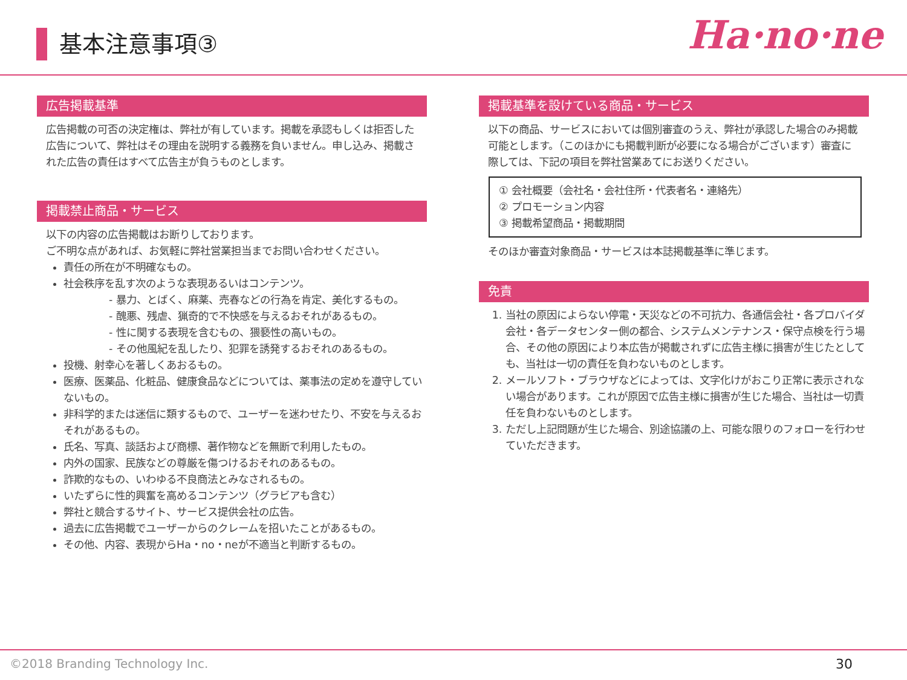基本注意事項③ Ha·no·ne
広告掲載基準
広告掲載の可否の決定権は、弊社が有しています。掲載を承認もしくは拒否した広告について、弊社はその理由を説明する義務を負いません。申し込み、掲載された広告の責任はすべて広告主が負うものとします。
掲載禁止商品・サービス
以下の内容の広告掲載はお断りしております。
ご不明な点があれば、お気軽に弊社営業担当までお問い合わせください。
責任の所在が不明確なもの。
社会秩序を乱す次のような表現あるいはコンテンツ。
- 暴力、とばく、麻薬、売春などの行為を肯定、美化するもの。
- 醜悪、残虐、猟奇的で不快感を与えるおそれがあるもの。
- 性に関する表現を含むもの、猥褻性の高いもの。
- その他風紀を乱したり、犯罪を誘発するおそれのあるもの。
投機、射幸心を著しくあおるもの。
医療、医薬品、化粧品、健康食品などについては、薬事法の定めを遵守していないもの。
非科学的または迷信に類するもので、ユーザーを迷わせたり、不安を与えるおそれがあるもの。
氏名、写真、談話および商標、著作物などを無断で利用したもの。
内外の国家、民族などの尊厳を傷つけるおそれのあるもの。
詐欺的なもの、いわゆる不良商法とみなされるもの。
いたずらに性的興奮を高めるコンテンツ（グラビアも含む）
弊社と競合するサイト、サービス提供会社の広告。
過去に広告掲載でユーザーからのクレームを招いたことがあるもの。
その他、内容、表現からHa・no・neが不適当と判断するもの。
掲載基準を設けている商品・サービス
以下の商品、サービスにおいては個別審査のうえ、弊社が承認した場合のみ掲載可能とします。（このほかにも掲載判断が必要になる場合がございます）審査に際しては、下記の項目を弊社営業あてにお送りください。
① 会社概要（会社名・会社住所・代表者名・連絡先）
② プロモーション内容
③ 掲載希望商品・掲載期間
そのほか審査対象商品・サービスは本誌掲載基準に準じます。
免責
1. 当社の原因によらない停電・天災などの不可抗力、各通信会社・各プロバイダ会社・各データセンター側の都合、システムメンテナンス・保守点検を行う場合、その他の原因により本広告が掲載されずに広告主様に損害が生じたとしても、当社は一切の責任を負わないものとします。
2. メールソフト・ブラウザなどによっては、文字化けがおこり正常に表示されない場合があります。これが原因で広告主様に損害が生じた場合、当社は一切責任を負わないものとします。
3. ただし上記問題が生じた場合、別途協議の上、可能な限りのフォローを行わせていただきます。
©2018 Branding Technology Inc. 30